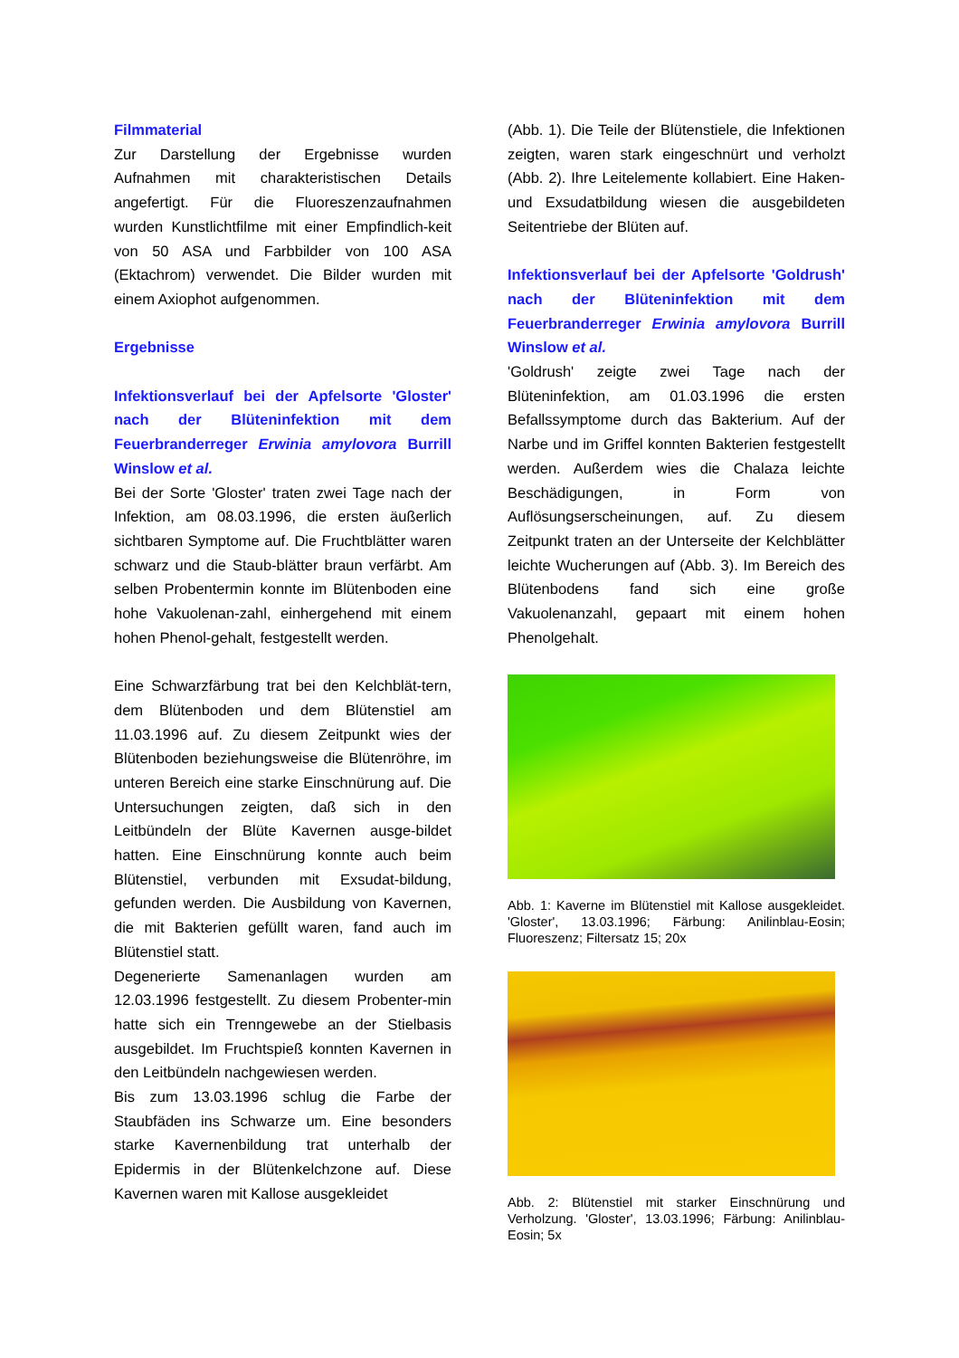Filmmaterial
Zur Darstellung der Ergebnisse wurden Aufnahmen mit charakteristischen Details angefertigt. Für die Fluoreszenzaufnahmen wurden Kunstlichtfilme mit einer Empfindlich-keit von 50 ASA und Farbbilder von 100 ASA (Ektachrom) verwendet. Die Bilder wurden mit einem Axiophot aufgenommen.
Ergebnisse
Infektionsverlauf bei der Apfelsorte 'Gloster' nach der Blüteninfektion mit dem Feuerbranderreger Erwinia amylovora Burrill Winslow et al.
Bei der Sorte 'Gloster' traten zwei Tage nach der Infektion, am 08.03.1996, die ersten äußerlich sichtbaren Symptome auf. Die Fruchtblätter waren schwarz und die Staub-blätter braun verfärbt. Am selben Probentermin konnte im Blütenboden eine hohe Vakuolenan-zahl, einhergehend mit einem hohen Phenol-gehalt, festgestellt werden.
Eine Schwarzfärbung trat bei den Kelchblät-tern, dem Blütenboden und dem Blütenstiel am 11.03.1996 auf. Zu diesem Zeitpunkt wies der Blütenboden beziehungsweise die Blütenröhre, im unteren Bereich eine starke Einschnürung auf. Die Untersuchungen zeigten, daß sich in den Leitbündeln der Blüte Kavernen ausge-bildet hatten. Eine Einschnürung konnte auch beim Blütenstiel, verbunden mit Exsudat-bildung, gefunden werden. Die Ausbildung von Kavernen, die mit Bakterien gefüllt waren, fand auch im Blütenstiel statt.
Degenerierte Samenanlagen wurden am 12.03.1996 festgestellt. Zu diesem Probenter-min hatte sich ein Trenngewebe an der Stielbasis ausgebildet. Im Fruchtspieß konnten Kavernen in den Leitbündeln nachgewiesen werden.
Bis zum 13.03.1996 schlug die Farbe der Staubfäden ins Schwarze um. Eine besonders starke Kavernenbildung trat unterhalb der Epidermis in der Blütenkelchzone auf. Diese Kavernen waren mit Kallose ausgekleidet
(Abb. 1). Die Teile der Blütenstiele, die Infektionen zeigten, waren stark eingeschnürt und verholzt (Abb. 2). Ihre Leitelemente kollabiert. Eine Haken- und Exsudatbildung wiesen die ausgebildeten Seitentriebe der Blüten auf.
Infektionsverlauf bei der Apfelsorte 'Goldrush' nach der Blüteninfektion mit dem Feuerbranderreger Erwinia amylovora Burrill Winslow et al.
'Goldrush' zeigte zwei Tage nach der Blüteninfektion, am 01.03.1996 die ersten Befallssymptome durch das Bakterium. Auf der Narbe und im Griffel konnten Bakterien festgestellt werden. Außerdem wies die Chalaza leichte Beschädigungen, in Form von Auflösungserscheinungen, auf. Zu diesem Zeitpunkt traten an der Unterseite der Kelchblätter leichte Wucherungen auf (Abb. 3). Im Bereich des Blütenbodens fand sich eine große Vakuolenanzahl, gepaart mit einem hohen Phenolgehalt.
Abb. 1: Kaverne im Blütenstiel mit Kallose ausgekleidet. 'Gloster', 13.03.1996; Färbung: Anilinblau-Eosin; Fluoreszenz; Filtersatz 15; 20x
Abb. 2: Blütenstiel mit starker Einschnürung und Verholzung. 'Gloster', 13.03.1996; Färbung: Anilinblau-Eosin; 5x